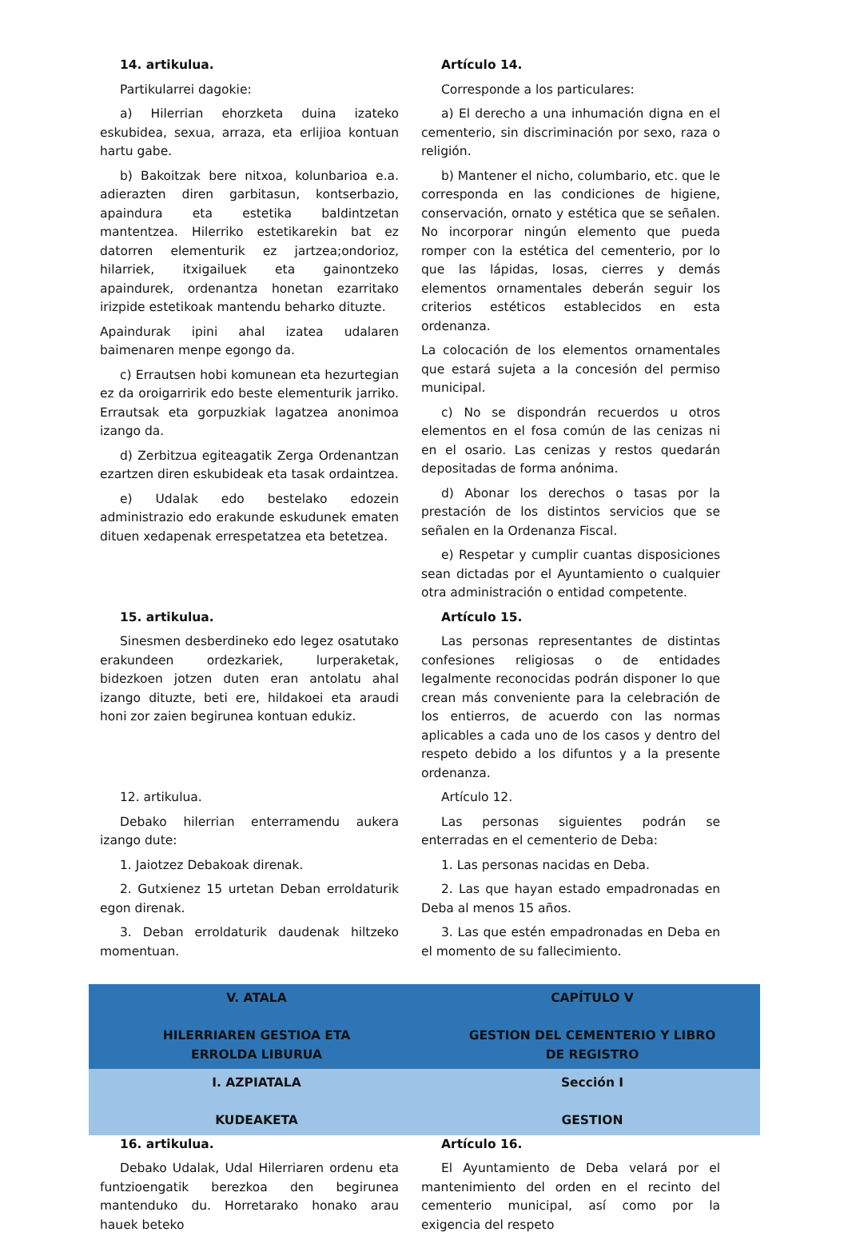14. artikulua.
Partikularrei dagokie:
a) Hilerrian ehorzketa duina izateko eskubidea, sexua, arraza, eta erlijioa kontuan hartu gabe.
b) Bakoitzak bere nitxoa, kolunbarioa e.a. adierazten diren garbitasun, kontserbazio, apaindura eta estetika baldintzetan mantentzea. Hilerriko estetikarekin bat ez datorren elementurik ez jartzea;ondorioz, hilarriek, itxigailuek eta gainontzeko apaindurek, ordenantza honetan ezarritako irizpide estetikoak mantendu beharko dituzte.
Apaindurak ipini ahal izatea udalaren baimenaren menpe egongo da.
c) Errautsen hobi komunean eta hezurtegian ez da oroigarririk edo beste elementurik jarriko. Errautsak eta gorpuzkiak lagatzea anonimoa izango da.
d) Zerbitzua egiteagatik Zerga Ordenantzan ezartzen diren eskubideak eta tasak ordaintzea.
e) Udalak edo bestelako edozein administrazio edo erakunde eskudunek ematen dituen xedapenak errespetatzea eta betetzea.
Artículo 14.
Corresponde a los particulares:
a) El derecho a una inhumación digna en el cementerio, sin discriminación por sexo, raza o religión.
b) Mantener el nicho, columbario, etc. que le corresponda en las condiciones de higiene, conservación, ornato y estética que se señalen. No incorporar ningún elemento que pueda romper con la estética del cementerio, por lo que las lápidas, losas, cierres y demás elementos ornamentales deberán seguir los criterios estéticos establecidos en esta ordenanza.
La colocación de los elementos ornamentales que estará sujeta a la concesión del permiso municipal.
c) No se dispondrán recuerdos u otros elementos en el fosa común de las cenizas ni en el osario. Las cenizas y restos quedarán depositadas de forma anónima.
d) Abonar los derechos o tasas por la prestación de los distintos servicios que se señalen en la Ordenanza Fiscal.
e) Respetar y cumplir cuantas disposiciones sean dictadas por el Ayuntamiento o cualquier otra administración o entidad competente.
15. artikulua.
Sinesmen desberdineko edo legez osatutako erakundeen ordezkariek, lurperaketak, bidezkoen jotzen duten eran antolatu ahal izango dituzte, beti ere, hildakoei eta araudi honi zor zaien begirunea kontuan edukiz.
Artículo 15.
Las personas representantes de distintas confesiones religiosas o de entidades legalmente reconocidas podrán disponer lo que crean más conveniente para la celebración de los entierros, de acuerdo con las normas aplicables a cada uno de los casos y dentro del respeto debido a los difuntos y a la presente ordenanza.
12. artikulua.
Debako hilerrian enterramendu aukera izango dute:
1. Jaiotzez Debakoak direnak.
2. Gutxienez 15 urtetan Deban erroldaturik egon direnak.
3. Deban erroldaturik daudenak hiltzeko momentuan.
Artículo 12.
Las personas siguientes podrán se enterradas en el cementerio de Deba:
1. Las personas nacidas en Deba.
2. Las que hayan estado empadronadas en Deba al menos 15 años.
3. Las que estén empadronadas en Deba en el momento de su fallecimiento.
V. ATALA
HILERRIAREN GESTIOA ETA ERROLDA LIBURUA
CAPÍTULO V
GESTION DEL CEMENTERIO Y LIBRO DE REGISTRO
I. AZPIATALA
KUDEAKETA
Sección I
GESTION
16. artikulua.
Debako Udalak, Udal Hilerriaren ordenu eta funtzioengatik berezkoa den begirunea mantenduko du. Horretarako honako arau hauek beteko
Artículo 16.
El Ayuntamiento de Deba velará por el mantenimiento del orden en el recinto del cementerio municipal, así como por la exigencia del respeto